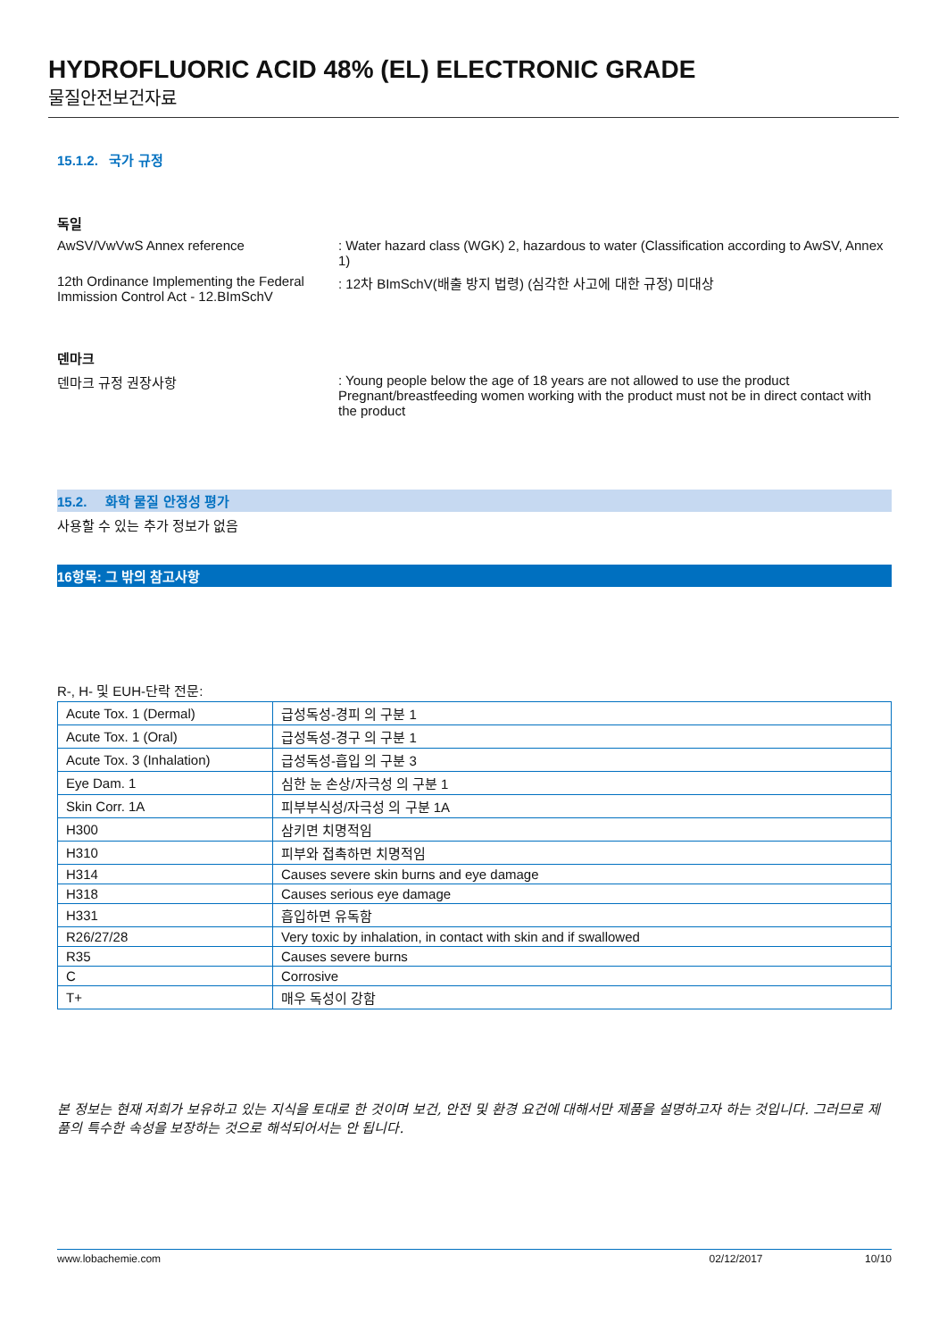HYDROFLUORIC ACID 48% (EL) ELECTRONIC GRADE
물질안전보건자료
15.1.2. 국가 규정
독일
AwSV/VwVwS Annex reference : Water hazard class (WGK) 2, hazardous to water (Classification according to AwSV, Annex 1)
12th Ordinance Implementing the Federal Immission Control Act - 12.BImSchV
: 12차 BImSchV(배출 방지 법령) (심각한 사고에 대한 규정) 미대상
덴마크
덴마크 규정 권장사항 : Young people below the age of 18 years are not allowed to use the product
Pregnant/breastfeeding women working with the product must not be in direct contact with the product
15.2. 화학 물질 안정성 평가
사용할 수 있는 추가 정보가 없음
16항목: 그 밖의 참고사항
R-, H- 및 EUH-단락 전문:
| Acute Tox. 1 (Dermal) | 급성독성-경피 의 구분 1 |
| Acute Tox. 1 (Oral) | 급성독성-경구 의 구분 1 |
| Acute Tox. 3 (Inhalation) | 급성독성-흡입 의 구분 3 |
| Eye Dam. 1 | 심한 눈 손상/자극성 의 구분 1 |
| Skin Corr. 1A | 피부부식성/자극성 의 구분 1A |
| H300 | 삼키면 치명적임 |
| H310 | 피부와 접촉하면 치명적임 |
| H314 | Causes severe skin burns and eye damage |
| H318 | Causes serious eye damage |
| H331 | 흡입하면 유독함 |
| R26/27/28 | Very toxic by inhalation, in contact with skin and if swallowed |
| R35 | Causes severe burns |
| C | Corrosive |
| T+ | 매우 독성이 강함 |
본 정보는 현재 저희가 보유하고 있는 지식을 토대로 한 것이며 보건, 안전 및 환경 요건에 대해서만 제품을 설명하고자 하는 것입니다. 그러므로 제품의 특수한 속성을 보장하는 것으로 해석되어서는 안 됩니다.
www.lobachemie.com 02/12/2017 10/10